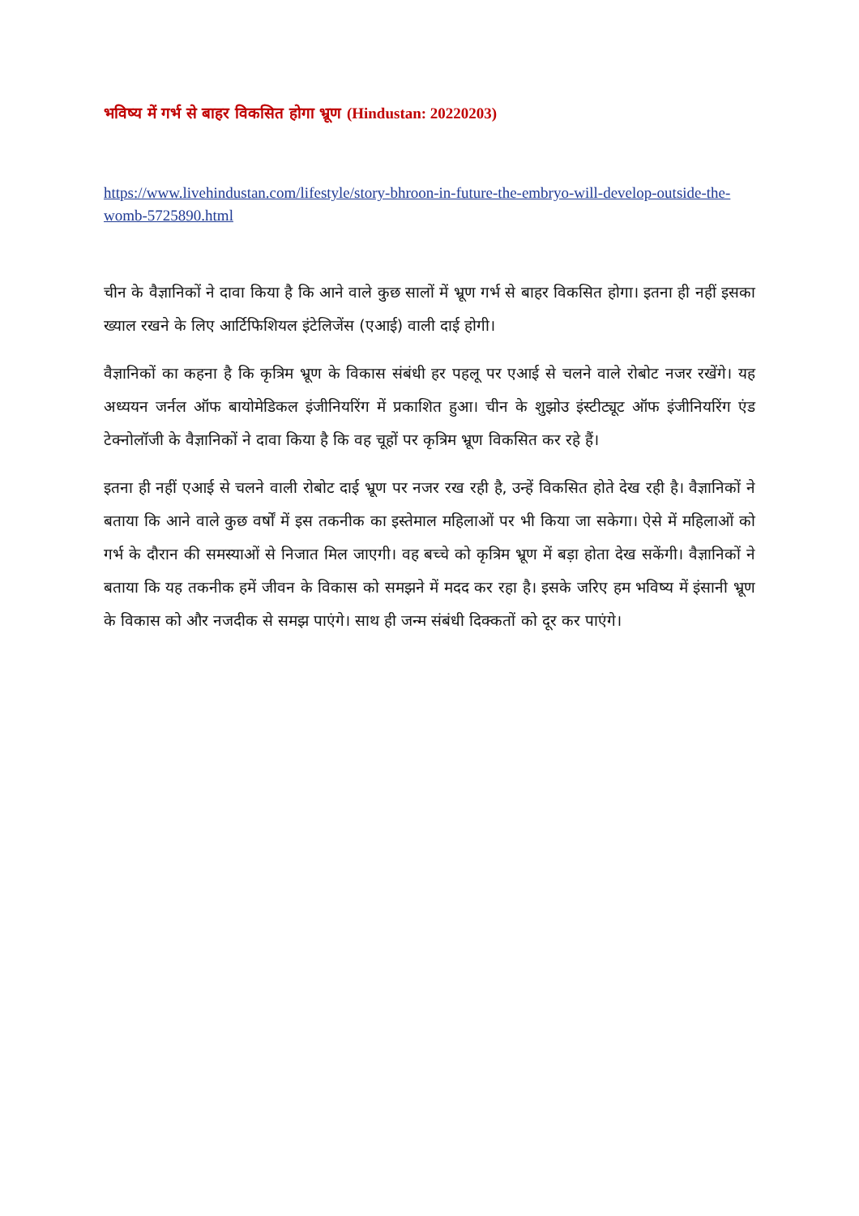भविष्य में गर्भ से बाहर विकसित होगा भ्रूण (Hindustan: 20220203)
https://www.livehindustan.com/lifestyle/story-bhroon-in-future-the-embryo-will-develop-outside-the-womb-5725890.html
चीन के वैज्ञानिकों ने दावा किया है कि आने वाले कुछ सालों में भ्रूण गर्भ से बाहर विकसित होगा। इतना ही नहीं इसका ख्याल रखने के लिए आर्टिफिशियल इंटेलिजेंस (एआई) वाली दाई होगी।
वैज्ञानिकों का कहना है कि कृत्रिम भ्रूण के विकास संबंधी हर पहलू पर एआई से चलने वाले रोबोट नजर रखेंगे। यह अध्ययन जर्नल ऑफ बायोमेडिकल इंजीनियरिंग में प्रकाशित हुआ। चीन के शुझोउ इंस्टीट्यूट ऑफ इंजीनियरिंग एंड टेक्नोलॉजी के वैज्ञानिकों ने दावा किया है कि वह चूहों पर कृत्रिम भ्रूण विकसित कर रहे हैं।
इतना ही नहीं एआई से चलने वाली रोबोट दाई भ्रूण पर नजर रख रही है, उन्हें विकसित होते देख रही है। वैज्ञानिकों ने बताया कि आने वाले कुछ वर्षों में इस तकनीक का इस्तेमाल महिलाओं पर भी किया जा सकेगा। ऐसे में महिलाओं को गर्भ के दौरान की समस्याओं से निजात मिल जाएगी। वह बच्चे को कृत्रिम भ्रूण में बड़ा होता देख सकेंगी। वैज्ञानिकों ने बताया कि यह तकनीक हमें जीवन के विकास को समझने में मदद कर रहा है। इसके जरिए हम भविष्य में इंसानी भ्रूण के विकास को और नजदीक से समझ पाएंगे। साथ ही जन्म संबंधी दिक्कतों को दूर कर पाएंगे।